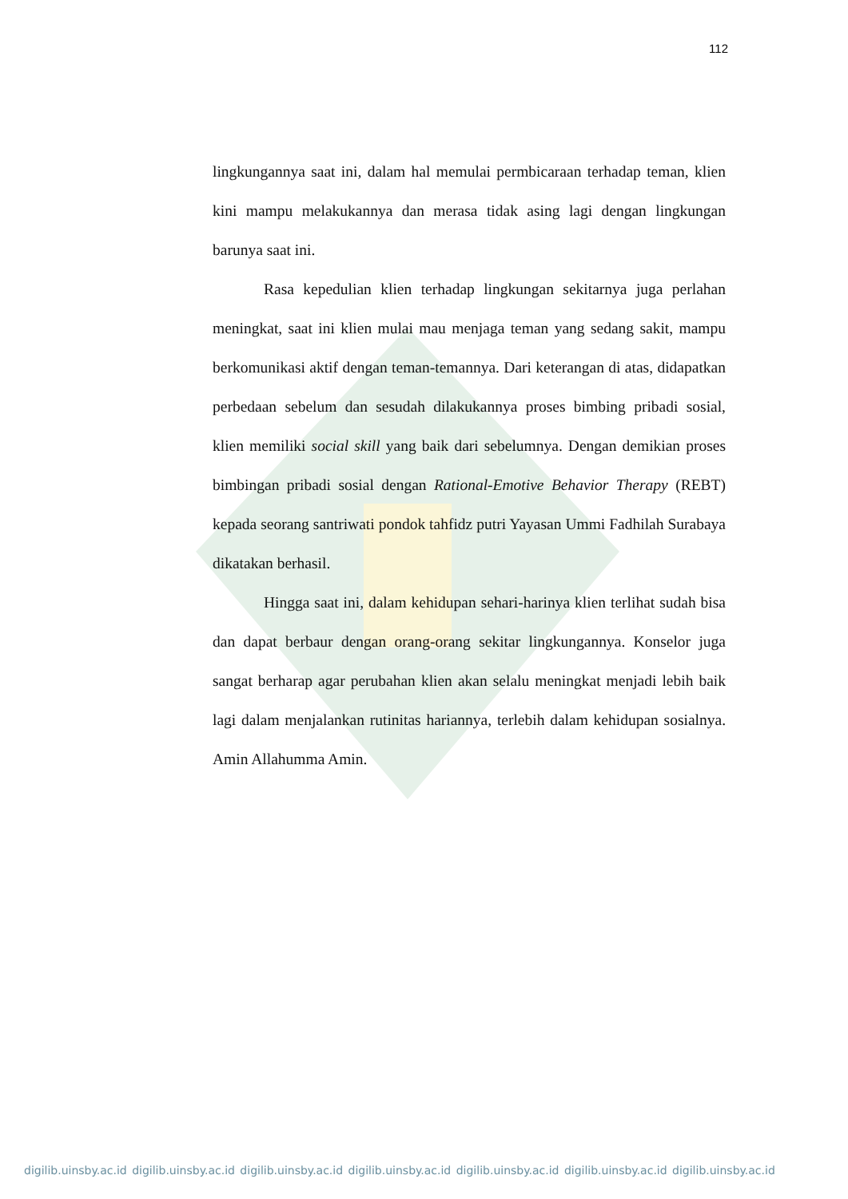112
lingkungannya saat ini, dalam hal memulai permbicaraan terhadap teman, klien kini mampu melakukannya dan merasa tidak asing lagi dengan lingkungan barunya saat ini.
Rasa kepedulian klien terhadap lingkungan sekitarnya juga perlahan meningkat, saat ini klien mulai mau menjaga teman yang sedang sakit, mampu berkomunikasi aktif dengan teman-temannya. Dari keterangan di atas, didapatkan perbedaan sebelum dan sesudah dilakukannya proses bimbing pribadi sosial, klien memiliki social skill yang baik dari sebelumnya. Dengan demikian proses bimbingan pribadi sosial dengan Rational-Emotive Behavior Therapy (REBT) kepada seorang santriwati pondok tahfidz putri Yayasan Ummi Fadhilah Surabaya dikatakan berhasil.
Hingga saat ini, dalam kehidupan sehari-harinya klien terlihat sudah bisa dan dapat berbaur dengan orang-orang sekitar lingkungannya. Konselor juga sangat berharap agar perubahan klien akan selalu meningkat menjadi lebih baik lagi dalam menjalankan rutinitas hariannya, terlebih dalam kehidupan sosialnya. Amin Allahumma Amin.
digilib.uinsby.ac.id digilib.uinsby.ac.id digilib.uinsby.ac.id digilib.uinsby.ac.id digilib.uinsby.ac.id digilib.uinsby.ac.id digilib.uinsby.ac.id